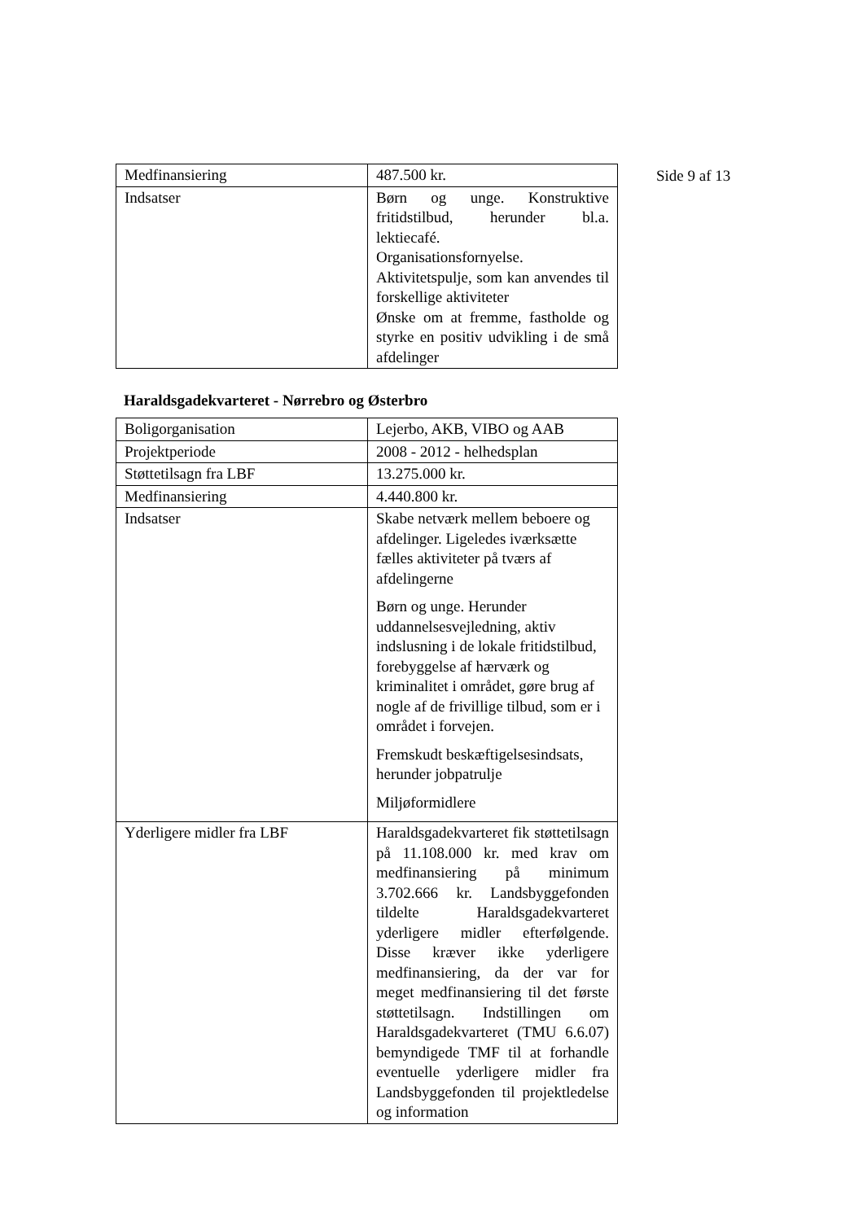Side 9 af 13
| Medfinansiering | 487.500 kr. |
| Indsatser | Børn og unge. Konstruktive fritidstilbud, herunder bl.a. lektiecafé. Organisationsfornyelse. Aktivitetspulje, som kan anvendes til forskellige aktiviteter Ønske om at fremme, fastholde og styrke en positiv udvikling i de små afdelinger |
Haraldsgadekvarteret - Nørrebro og Østerbro
| Boligorganisation | Lejerbo, AKB, VIBO og AAB |
| Projektperiode | 2008 - 2012 - helhedsplan |
| Støttetilsagn fra LBF | 13.275.000 kr. |
| Medfinansiering | 4.440.800 kr. |
| Indsatser | Skabe netværk mellem beboere og afdelinger. Ligeledes iværksætte fælles aktiviteter på tværs af afdelingerne Børn og unge. Herunder uddannelsesvejledning, aktiv indslusning i de lokale fritidstilbud, forebyggelse af hærværk og kriminalitet i området, gøre brug af nogle af de frivillige tilbud, som er i området i forvejen. Fremskudt beskæftigelsesindsats, herunder jobpatrulje Miljøformidlere |
| Yderligere midler fra LBF | Haraldsgadekvarteret fik støttetilsagn på 11.108.000 kr. med krav om medfinansiering på minimum 3.702.666 kr. Landsbyggefonden tildelte Haraldsgadekvarteret yderligere midler efterfølgende. Disse kræver ikke yderligere medfinansiering, da der var for meget medfinansiering til det første støttetilsagn. Indstillingen om Haraldsgadekvarteret (TMU 6.6.07) bemyndigede TMF til at forhandle eventuelle yderligere midler fra Landsbyggefonden til projektledelse og information |